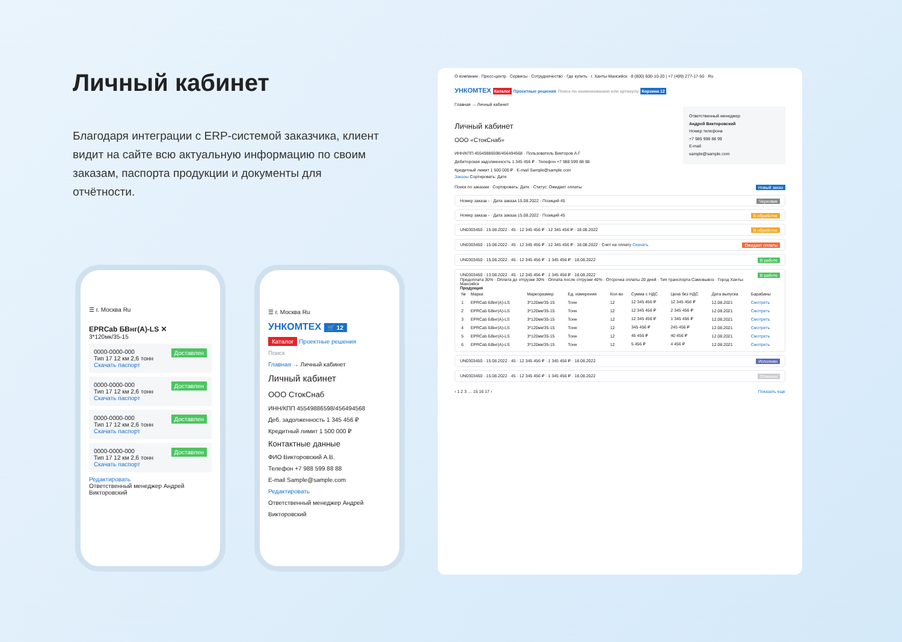Личный кабинет
Благодаря интеграции с ERP-системой заказчика, клиент видит на сайте всю актуальную информацию по своим заказам, паспорта продукции и документы для отчётности.
☰ г. Москва Ru
EPRCab БВнг(А)-LS ✕
3*120мк/35-15
Доставлен 0000-0000-000
Тип 17 12 км 2,6 тонн
Скачать паспорт
Доставлен 0000-0000-000
Тип 17 12 км 2,6 тонн
Скачать паспорт
Доставлен 0000-0000-000
Тип 17 12 км 2,6 тонн
Скачать паспорт
Доставлен 0000-0000-000
Тип 17 12 км 2,6 тонн
Скачать паспорт
Редактировать
Ответственный менеджер Андрей Викторовский
☰ г. Москва Ru
УНКОМТЕХ 🛒 12
Каталог Проектные решения
Поиск
Главная → Личный кабинет
Личный кабинет
ООО СтокСнаб
ИНН/КПП 45549886598/456494568
Деб. задолженность 1 345 456 ₽
Кредитный лимит 1 500 000 ₽
Контактные данные
ФИО Викторовский А.В.
Телефон +7 988 599 88 88
E-mail Sample@sample.com
Редактировать
Ответственный менеджер Андрей Викторовский
О компании · Пресс-центр · Сервисы · Сотрудничество · Где купить · г. Ханты-Мансийск · 8 (800) 600-10-20 | +7 (499) 277-17-50 · Ru
УНКОМТЕХ Каталог Проектные решения Поиск по наименованию или артикулу Корзина 12
Главная → Личный кабинет
Ответственный менеджер
Андрей Викторовский
Номер телефона
+7 985 998 88 99
E-mail
sample@sample.com
Личный кабинет
ООО «СтокСнаб»
ИНН/КПП 45549886598/456494568 · Пользователь Викторов А.Г
Дебиторская задолженность 1 345 456 ₽ · Телефон +7 988 599 88 88
Кредитный лимит 1 500 000 ₽ · E-mail Sample@sample.com
Заказы Сортировать: Дате
Поиск по заказам · Сортировать: Дате · Статус: Ожидает оплаты Новый заказ
Черновик Номер заказа - · Дата заказа 15.08.2022 · Позиций 45
В обработке Номер заказа - · Дата заказа 15.08.2022 · Позиций 45
В обработке UN0303450 · 15.08.2022 · 45 · 12 345 456 ₽ · 12 345 456 ₽ · 18.08.2022
Ожидает оплаты UN0303450 · 15.08.2022 · 45 · 12 345 456 ₽ · 12 345 456 ₽ · 18.08.2022 · Счет на оплату Скачать
В работе UN0303450 · 15.08.2022 · 45 · 12 345 456 ₽ · 1 345 456 ₽ · 18.08.2022
В работе UN0303450 · 13.08.2022 · 45 · 12 345 456 ₽ · 1 345 456 ₽ · 18.08.2022
Предоплата 30% · Оплата до отгрузки 30% · Оплата после отгрузки 40% · Отсрочка оплаты 20 дней · Тип транспорта Самовывоз · Город Ханты-Мансийск
Продукция
| № | Марка | Маркоразмер | Ед. измерения | Кол-во | Сумма с НДС | Цена без НДС | Дата выпуска | Барабаны |
| --- | --- | --- | --- | --- | --- | --- | --- | --- |
| 1 | EPRCab БВнг(А)-LS | 3*120мк/35-15 | Тонн | 12 | 12 345 456 ₽ | 12 345 456 ₽ | 12.08.2021 | Смотреть |
| 2 | EPRCab БВнг(А)-LS | 3*120мк/35-15 | Тонн | 12 | 12 345 456 ₽ | 2 345 456 ₽ | 12.08.2021 | Смотреть |
| 3 | EPRCab БВнг(А)-LS | 3*120мк/35-15 | Тонн | 12 | 12 345 456 ₽ | 1 345 456 ₽ | 12.08.2021 | Смотреть |
| 4 | EPRCab БВнг(А)-LS | 3*120мк/35-15 | Тонн | 12 | 345 456 ₽ | 245 456 ₽ | 12.08.2021 | Смотреть |
| 5 | EPRCab БВнг(А)-LS | 3*120мк/35-15 | Тонн | 12 | 45 456 ₽ | 40 456 ₽ | 12.08.2021 | Смотреть |
| 6 | EPRCab БВнг(А)-LS | 3*120мк/35-15 | Тонн | 12 | 5 456 ₽ | 4 456 ₽ | 12.08.2021 | Смотреть |
Исполнен UN0303450 · 15.08.2022 · 45 · 12 345 456 ₽ · 1 345 456 ₽ · 18.08.2022
Отменен UN0303450 · 15.08.2022 · 45 · 12 345 456 ₽ · 1 345 456 ₽ · 18.08.2022
‹ 1 2 3 … 15 16 17 › Показать еще